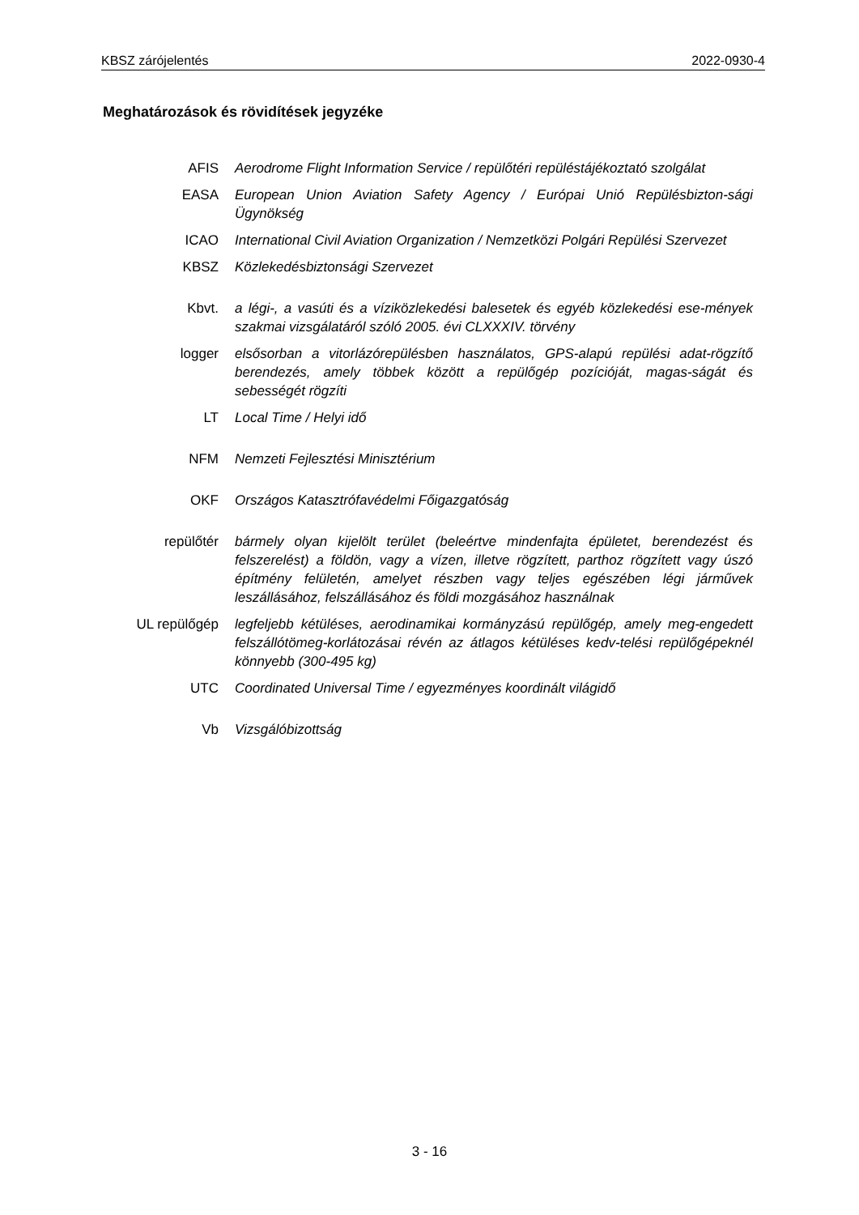KBSZ zárójelentés 2022-0930-4
Meghatározások és rövidítések jegyzéke
AFIS Aerodrome Flight Information Service / repülőtéri repüléstájékoztató szolgálat
EASA European Union Aviation Safety Agency / Európai Unió Repülésbizton-sági Ügynökség
ICAO International Civil Aviation Organization / Nemzetközi Polgári Repülési Szervezet
KBSZ Közlekedésbiztonsági Szervezet
Kbvt. a légi-, a vasúti és a víziközlekedési balesetek és egyéb közlekedési ese-mények szakmai vizsgálatáról szóló 2005. évi CLXXXIV. törvény
logger elsősorban a vitorlázórepülésben használatos, GPS-alapú repülési adat-rögzítő berendezés, amely többek között a repülőgép pozícióját, magas-ságát és sebességét rögzíti
LT Local Time / Helyi idő
NFM Nemzeti Fejlesztési Minisztérium
OKF Országos Katasztrófavédelmi Főigazgatóság
repülőtér bármely olyan kijelölt terület (beleértve mindenfajta épületet, berendezést és felszerelést) a földön, vagy a vízen, illetve rögzített, parthoz rögzített vagy úszó építmény felületén, amelyet részben vagy teljes egészében légi járművek leszállásához, felszállásához és földi mozgásához használnak
UL repülőgép legfeljebb kétüléses, aerodinamikai kormányzású repülőgép, amely meg-engedett felszállótömeg-korlátozásai révén az átlagos kétüléses kedv-telési repülőgépeknél könnyebb (300-495 kg)
UTC Coordinated Universal Time / egyezményes koordinált világidő
Vb Vizsgálóbizottság
3 - 16